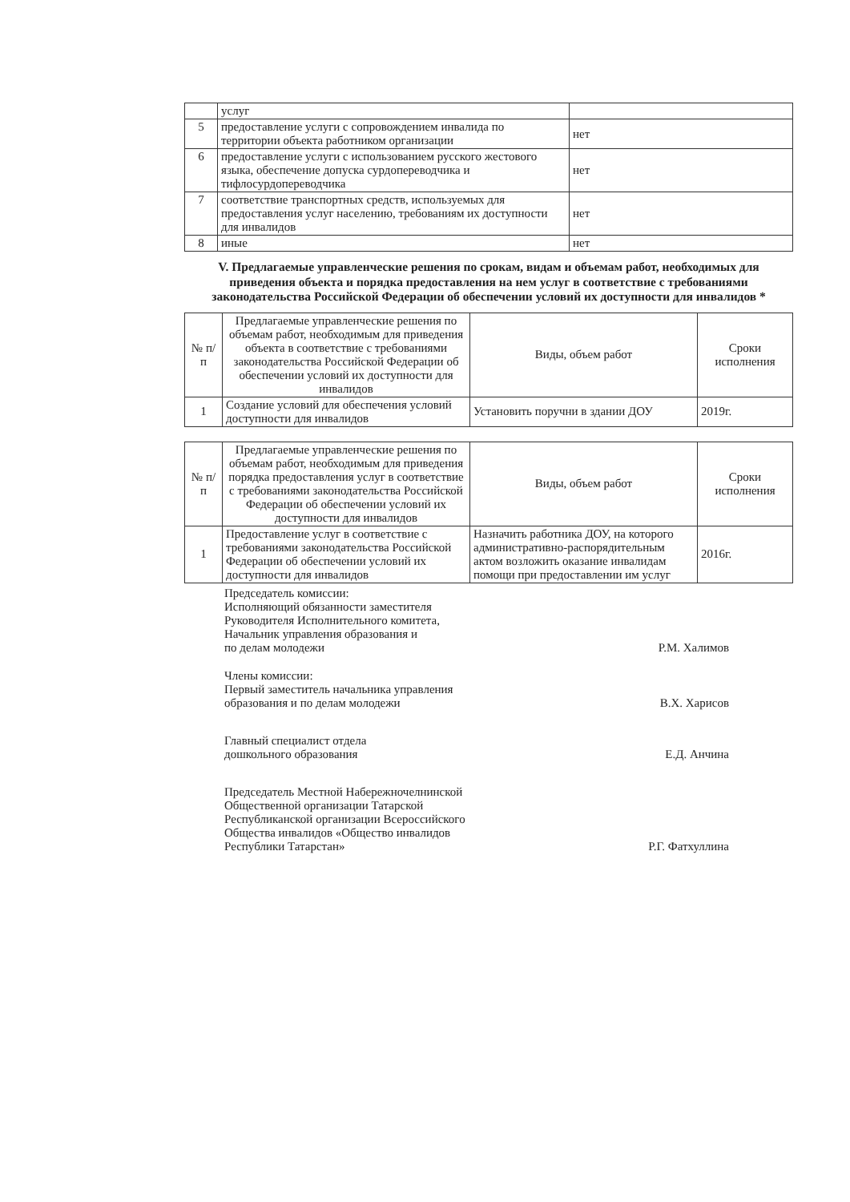| | услуг | |
| 5 | предоставление услуги с сопровождением инвалида по территории объекта работником организации | нет |
| 6 | предоставление услуги с использованием русского жестового языка, обеспечение допуска сурдопереводчика и тифлосурдопереводчика | нет |
| 7 | соответствие транспортных средств, используемых для предоставления услуг населению, требованиям их доступности для инвалидов | нет |
| 8 | иные | нет |
V. Предлагаемые управленческие решения по срокам, видам и объемам работ, необходимых для приведения объекта и порядка предоставления на нем услуг в соответствие с требованиями законодательства Российской Федерации об обеспечении условий их доступности для инвалидов *
| № п/п | Предлагаемые управленческие решения по объемам работ, необходимым для приведения объекта в соответствие с требованиями законодательства Российской Федерации об обеспечении условий их доступности для инвалидов | Виды, объем работ | Сроки исполнения |
| --- | --- | --- | --- |
| 1 | Создание условий для обеспечения условий доступности для инвалидов | Установить поручни в здании ДОУ | 2019г. |
| № п/п | Предлагаемые управленческие решения по объемам работ, необходимым для приведения порядка предоставления услуг в соответствие с требованиями законодательства Российской Федерации об обеспечении условий их доступности для инвалидов | Виды, объем работ | Сроки исполнения |
| --- | --- | --- | --- |
| 1 | Предоставление услуг в соответствие с требованиями законодательства Российской Федерации об обеспечении условий их доступности для инвалидов | Назначить работника ДОУ, на которого административно-распорядительным актом возложить оказание инвалидам помощи при предоставлении им услуг | 2016г. |
Председатель комиссии:
Исполняющий обязанности заместителя
Руководителя Исполнительного комитета,
Начальник управления образования и
по делам молодежи
Р.М. Халимов
Члены комиссии:
Первый заместитель начальника управления
образования и по делам молодежи
В.Х. Харисов
Главный специалист отдела
дошкольного образования
Е.Д. Анчина
Председатель Местной Набережночелнинской
Общественной организации Татарской
Республиканской организации Всероссийского
Общества инвалидов «Общество инвалидов
Республики Татарстан»
Р.Г. Фатхуллина